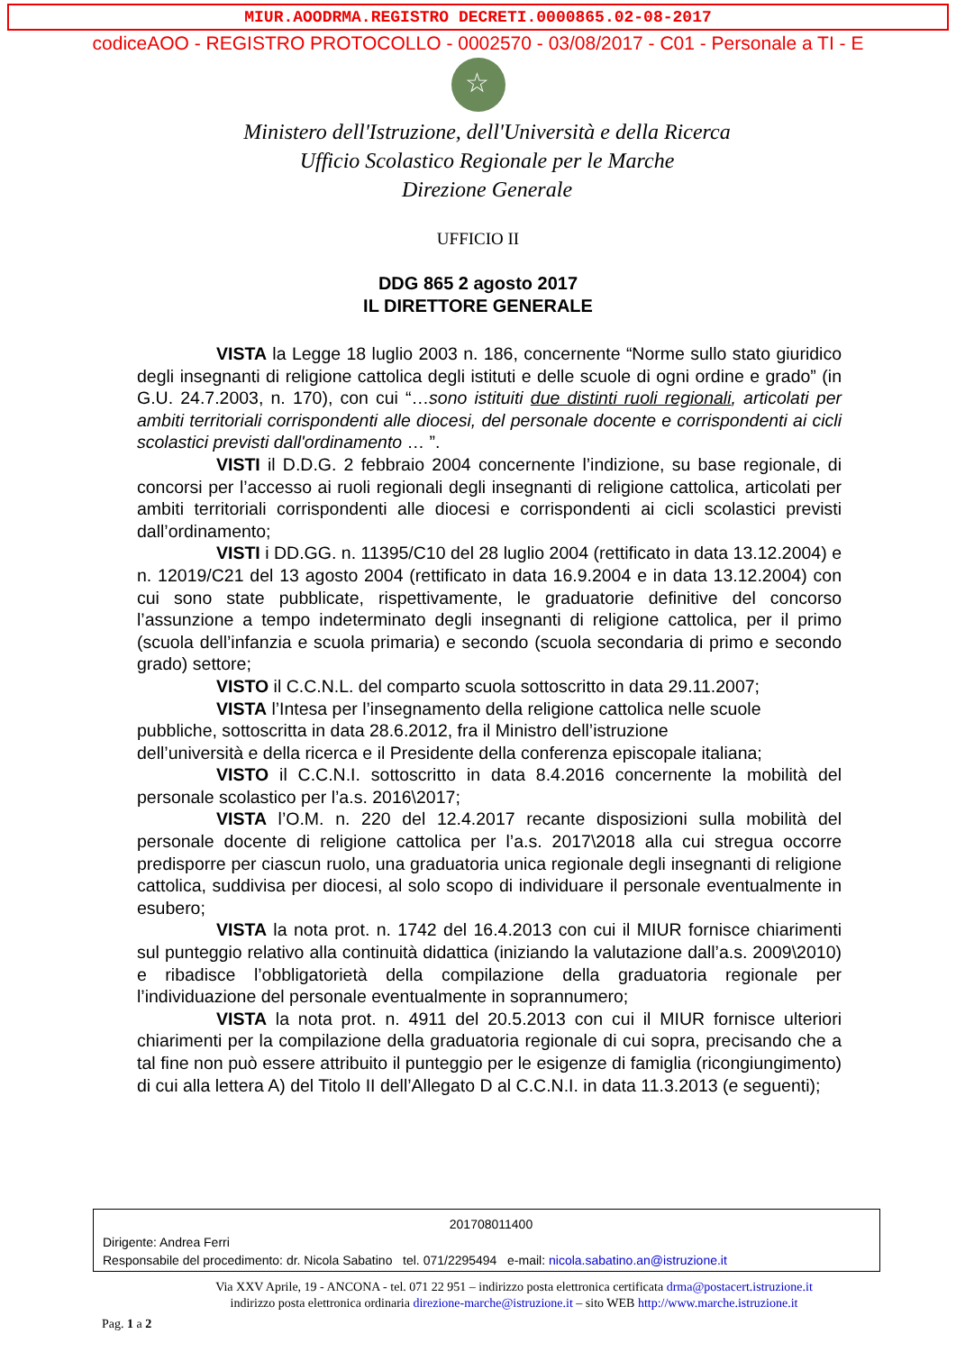MIUR.AOODRMA.REGISTRO DECRETI.0000865.02-08-2017
codiceAOO - REGISTRO PROTOCOLLO - 0002570 - 03/08/2017 - C01 - Personale a TI - E
☆
Ministero dell'Istruzione, dell'Università e della Ricerca
Ufficio Scolastico Regionale per le Marche
Direzione Generale
UFFICIO II
DDG 865 2 agosto 2017
IL DIRETTORE GENERALE
VISTA la Legge 18 luglio 2003 n. 186, concernente “Norme sullo stato giuridico degli insegnanti di religione cattolica degli istituti e delle scuole di ogni ordine e grado” (in G.U. 24.7.2003, n. 170), con cui “…sono istituiti due distinti ruoli regionali, articolati per ambiti territoriali corrispondenti alle diocesi, del personale docente e corrispondenti ai cicli scolastici previsti dall'ordinamento … ”.
VISTI il D.D.G. 2 febbraio 2004 concernente l’indizione, su base regionale, di concorsi per l’accesso ai ruoli regionali degli insegnanti di religione cattolica, articolati per ambiti territoriali corrispondenti alle diocesi e corrispondenti ai cicli scolastici previsti dall’ordinamento;
VISTI i DD.GG. n. 11395/C10 del 28 luglio 2004 (rettificato in data 13.12.2004) e n. 12019/C21 del 13 agosto 2004 (rettificato in data 16.9.2004 e in data 13.12.2004) con cui sono state pubblicate, rispettivamente, le graduatorie definitive del concorso l’assunzione a tempo indeterminato degli insegnanti di religione cattolica, per il primo (scuola dell’infanzia e scuola primaria) e secondo (scuola secondaria di primo e secondo grado) settore;
VISTO il C.C.N.L. del comparto scuola sottoscritto in data 29.11.2007;
VISTA l’Intesa per l’insegnamento della religione cattolica nelle scuole pubbliche, sottoscritta in data 28.6.2012, fra il Ministro dell’istruzione
dell’università e della ricerca e il Presidente della conferenza episcopale italiana;
VISTO il C.C.N.I. sottoscritto in data 8.4.2016 concernente la mobilità del personale scolastico per l’a.s. 2016\2017;
VISTA l’O.M. n. 220 del 12.4.2017 recante disposizioni sulla mobilità del personale docente di religione cattolica per l’a.s. 2017\2018 alla cui stregua occorre predisporre per ciascun ruolo, una graduatoria unica regionale degli insegnanti di religione cattolica, suddivisa per diocesi, al solo scopo di individuare il personale eventualmente in esubero;
VISTA la nota prot. n. 1742 del 16.4.2013 con cui il MIUR fornisce chiarimenti sul punteggio relativo alla continuità didattica (iniziando la valutazione dall’a.s. 2009\2010) e ribadisce l’obbligatorietà della compilazione della graduatoria regionale per l’individuazione del personale eventualmente in soprannumero;
VISTA la nota prot. n. 4911 del 20.5.2013 con cui il MIUR fornisce ulteriori chiarimenti per la compilazione della graduatoria regionale di cui sopra, precisando che a tal fine non può essere attribuito il punteggio per le esigenze di famiglia (ricongiungimento) di cui alla lettera A) del Titolo II dell’Allegato D al C.C.N.I. in data 11.3.2013 (e seguenti);
201708011400
Dirigente: Andrea Ferri
Responsabile del procedimento: dr. Nicola Sabatino tel. 071/2295494 e-mail: nicola.sabatino.an@istruzione.it
Via XXV Aprile, 19 - ANCONA - tel. 071 22 951 – indirizzo posta elettronica certificata drma@postacert.istruzione.it
indirizzo posta elettronica ordinaria direzione-marche@istruzione.it – sito WEB http://www.marche.istruzione.it
Pag. 1 a 2